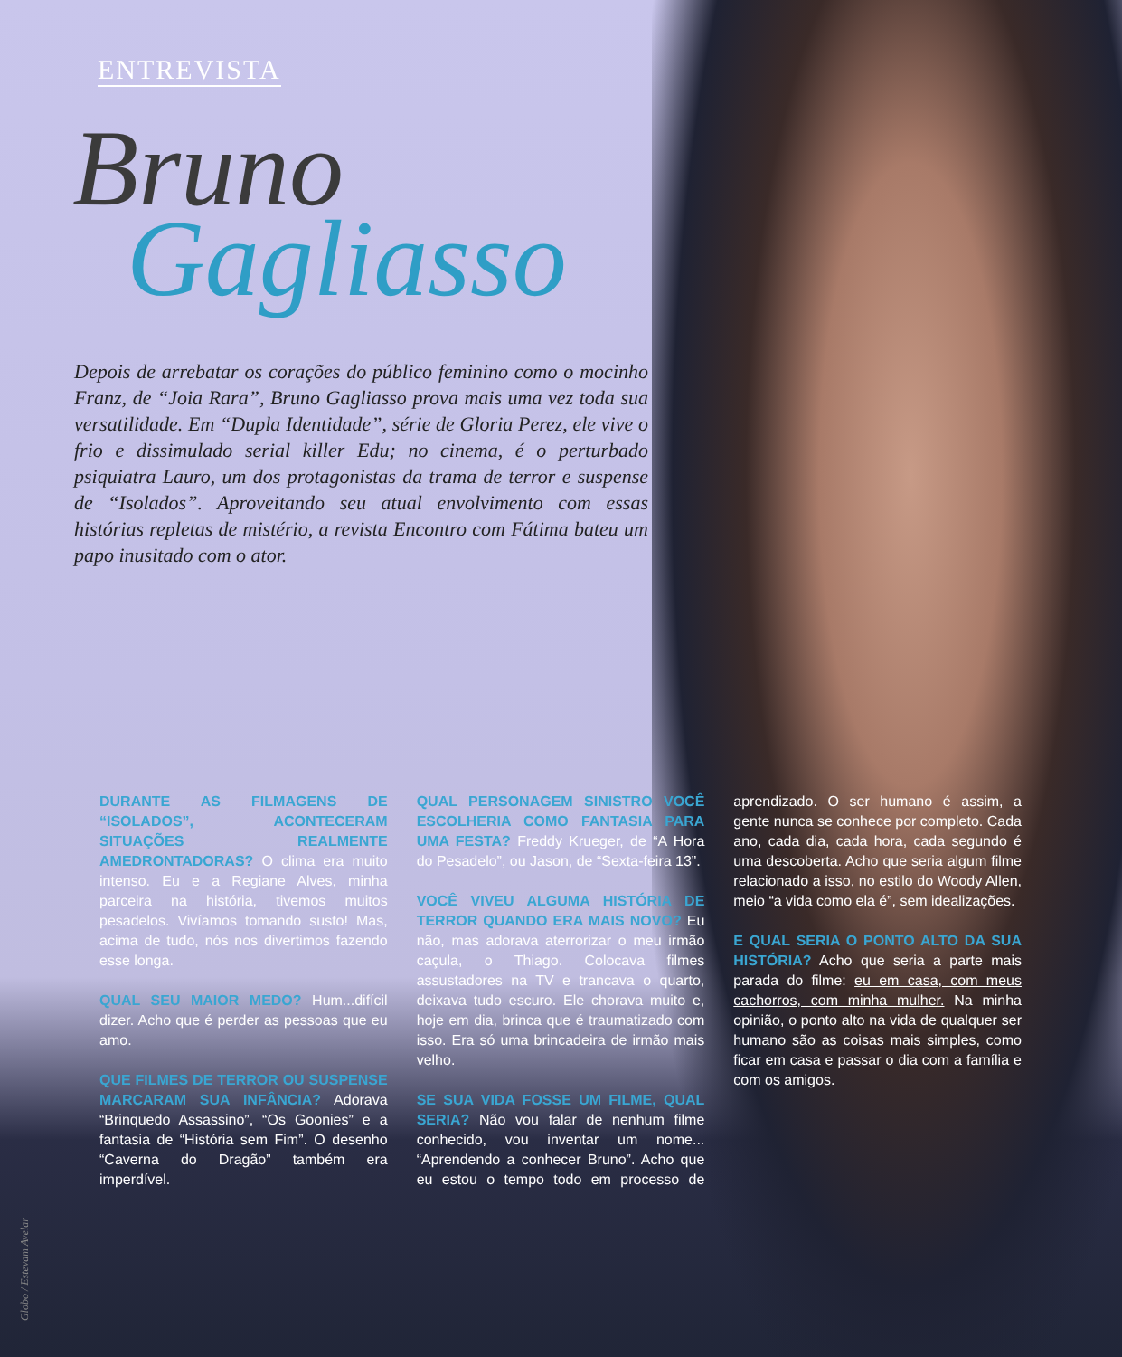ENTREVISTA
Bruno
Gagliasso
Depois de arrebatar os corações do público feminino como o mocinho Franz, de “Joia Rara”, Bruno Gagliasso prova mais uma vez toda sua versatilidade. Em “Dupla Identidade”, série de Gloria Perez, ele vive o frio e dissimulado serial killer Edu; no cinema, é o perturbado psiquiatra Lauro, um dos protagonistas da trama de terror e suspense de “Isolados”. Aproveitando seu atual envolvimento com essas histórias repletas de mistério, a revista Encontro com Fátima bateu um papo inusitado com o ator.
DURANTE AS FILMAGENS DE “ISOLADOS”, ACONTECERAM SITUAÇÕES REALMENTE AMEDRONTADORAS? O clima era muito intenso. Eu e a Regiane Alves, minha parceira na história, tivemos muitos pesadelos. Vivíamos tomando susto! Mas, acima de tudo, nós nos divertimos fazendo esse longa.
QUAL SEU MAIOR MEDO? Hum...difícil dizer. Acho que é perder as pessoas que eu amo.
QUE FILMES DE TERROR OU SUSPENSE MARCARAM SUA INFÂNCIA? Adorava “Brinquedo Assassino”, “Os Goonies” e a fantasia de “História sem Fim”. O desenho “Caverna do Dragão” também era imperdível.
QUAL PERSONAGEM SINISTRO VOCÊ ESCOLHERIA COMO FANTASIA PARA UMA FESTA? Freddy Krueger, de “A Hora do Pesadelo”, ou Jason, de “Sexta-feira 13”.
VOCÊ VIVEU ALGUMA HISTÓRIA DE TERROR QUANDO ERA MAIS NOVO? Eu não, mas adorava aterrorizar o meu irmão caçula, o Thiago. Colocava filmes assustadores na TV e trancava o quarto, deixava tudo escuro. Ele chorava muito e, hoje em dia, brinca que é traumatizado com isso. Era só uma brincadeira de irmão mais velho.
SE SUA VIDA FOSSE UM FILME, QUAL SERIA? Não vou falar de nenhum filme conhecido, vou inventar um nome... “Aprendendo a conhecer Bruno”. Acho que eu estou o tempo todo em processo de aprendizado. O ser humano é assim, a gente nunca se conhece por completo. Cada ano, cada dia, cada hora, cada segundo é uma descoberta. Acho que seria algum filme relacionado a isso, no estilo do Woody Allen, meio “a vida como ela é”, sem idealizações.
E QUAL SERIA O PONTO ALTO DA SUA HISTÓRIA? Acho que seria a parte mais parada do filme: eu em casa, com meus cachorros, com minha mulher. Na minha opinião, o ponto alto na vida de qualquer ser humano são as coisas mais simples, como ficar em casa e passar o dia com a família e com os amigos.
Globo / Estevam Avelar